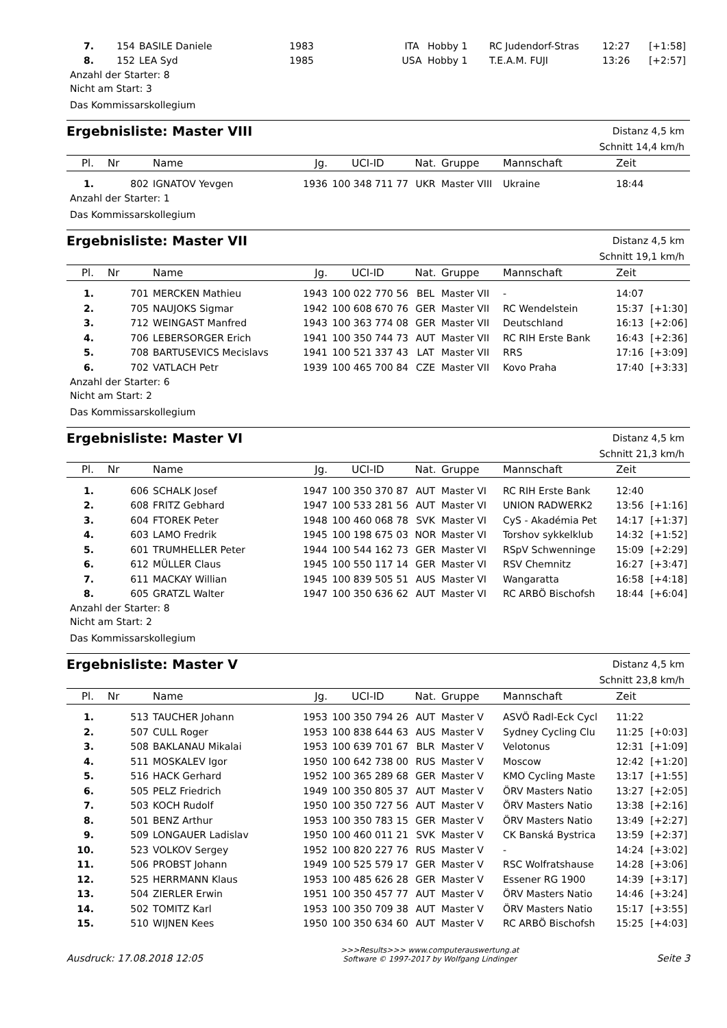| 7. | 154 | BASILE Daniele | 1983 | | ITA | Hobby 1 | RC Judendorf-Stras | 12:27 | [+1:58] |
| 8. | 152 | LEA Syd | 1985 | | USA | Hobby 1 | T.E.A.M. FUJI | 13:26 | [+2:57] |
Anzahl der Starter: 8
Nicht am Start: 3
Das Kommissarskollegium
Ergebnisliste: Master VIII
Distanz 4,5 km
Schnitt 14,4 km/h
| Pl. | Nr | Name | Jg. | UCI-ID | Nat. | Gruppe | Mannschaft | Zeit | |
| --- | --- | --- | --- | --- | --- | --- | --- | --- | --- |
| 1. | 802 | IGNATOV Yevgen | 1936 | 100 348 711 77 | UKR | Master VIII | Ukraine | 18:44 | |
Anzahl der Starter: 1
Das Kommissarskollegium
Ergebnisliste: Master VII
Distanz 4,5 km
Schnitt 19,1 km/h
| Pl. | Nr | Name | Jg. | UCI-ID | Nat. | Gruppe | Mannschaft | Zeit | |
| --- | --- | --- | --- | --- | --- | --- | --- | --- | --- |
| 1. | 701 | MERCKEN Mathieu | 1943 | 100 022 770 56 | BEL | Master VII | - | 14:07 | |
| 2. | 705 | NAUJOKS Sigmar | 1942 | 100 608 670 76 | GER | Master VII | RC Wendelstein | 15:37 | [+1:30] |
| 3. | 712 | WEINGAST Manfred | 1943 | 100 363 774 08 | GER | Master VII | Deutschland | 16:13 | [+2:06] |
| 4. | 706 | LEBERSORGER Erich | 1941 | 100 350 744 73 | AUT | Master VII | RC RIH Erste Bank | 16:43 | [+2:36] |
| 5. | 708 | BARTUSEVICS Mecislavs | 1941 | 100 521 337 43 | LAT | Master VII | RRS | 17:16 | [+3:09] |
| 6. | 702 | VATLACH Petr | 1939 | 100 465 700 84 | CZE | Master VII | Kovo Praha | 17:40 | [+3:33] |
Anzahl der Starter: 6
Nicht am Start: 2
Das Kommissarskollegium
Ergebnisliste: Master VI
Distanz 4,5 km
Schnitt 21,3 km/h
| Pl. | Nr | Name | Jg. | UCI-ID | Nat. | Gruppe | Mannschaft | Zeit | |
| --- | --- | --- | --- | --- | --- | --- | --- | --- | --- |
| 1. | 606 | SCHALK Josef | 1947 | 100 350 370 87 | AUT | Master VI | RC RIH Erste Bank | 12:40 | |
| 2. | 608 | FRITZ Gebhard | 1947 | 100 533 281 56 | AUT | Master VI | UNION RADWERK2 | 13:56 | [+1:16] |
| 3. | 604 | FTOREK Peter | 1948 | 100 460 068 78 | SVK | Master VI | CyS - Akadémia Pet | 14:17 | [+1:37] |
| 4. | 603 | LAMO Fredrik | 1945 | 100 198 675 03 | NOR | Master VI | Torshov sykkelklub | 14:32 | [+1:52] |
| 5. | 601 | TRUMHELLER Peter | 1944 | 100 544 162 73 | GER | Master VI | RSpV Schwenninge | 15:09 | [+2:29] |
| 6. | 612 | MÜLLER Claus | 1945 | 100 550 117 14 | GER | Master VI | RSV Chemnitz | 16:27 | [+3:47] |
| 7. | 611 | MACKAY Willian | 1945 | 100 839 505 51 | AUS | Master VI | Wangaratta | 16:58 | [+4:18] |
| 8. | 605 | GRATZL Walter | 1947 | 100 350 636 62 | AUT | Master VI | RC ARBÖ Bischofsh | 18:44 | [+6:04] |
Anzahl der Starter: 8
Nicht am Start: 2
Das Kommissarskollegium
Ergebnisliste: Master V
Distanz 4,5 km
Schnitt 23,8 km/h
| Pl. | Nr | Name | Jg. | UCI-ID | Nat. | Gruppe | Mannschaft | Zeit | |
| --- | --- | --- | --- | --- | --- | --- | --- | --- | --- |
| 1. | 513 | TAUCHER Johann | 1953 | 100 350 794 26 | AUT | Master V | ASVÖ Radl-Eck Cycl | 11:22 | |
| 2. | 507 | CULL Roger | 1953 | 100 838 644 63 | AUS | Master V | Sydney Cycling Clu | 11:25 | [+0:03] |
| 3. | 508 | BAKLANAU Mikalai | 1953 | 100 639 701 67 | BLR | Master V | Velotonus | 12:31 | [+1:09] |
| 4. | 511 | MOSKALEV Igor | 1950 | 100 642 738 00 | RUS | Master V | Moscow | 12:42 | [+1:20] |
| 5. | 516 | HACK Gerhard | 1952 | 100 365 289 68 | GER | Master V | KMO Cycling Maste | 13:17 | [+1:55] |
| 6. | 505 | PELZ Friedrich | 1949 | 100 350 805 37 | AUT | Master V | ÖRV Masters Natio | 13:27 | [+2:05] |
| 7. | 503 | KOCH Rudolf | 1950 | 100 350 727 56 | AUT | Master V | ÖRV Masters Natio | 13:38 | [+2:16] |
| 8. | 501 | BENZ Arthur | 1953 | 100 350 783 15 | GER | Master V | ÖRV Masters Natio | 13:49 | [+2:27] |
| 9. | 509 | LONGAUER Ladislav | 1950 | 100 460 011 21 | SVK | Master V | CK Banská Bystrica | 13:59 | [+2:37] |
| 10. | 523 | VOLKOV Sergey | 1952 | 100 820 227 76 | RUS | Master V | - | 14:24 | [+3:02] |
| 11. | 506 | PROBST Johann | 1949 | 100 525 579 17 | GER | Master V | RSC Wolfratshause | 14:28 | [+3:06] |
| 12. | 525 | HERRMANN Klaus | 1953 | 100 485 626 28 | GER | Master V | Essener RG 1900 | 14:39 | [+3:17] |
| 13. | 504 | ZIERLER Erwin | 1951 | 100 350 457 77 | AUT | Master V | ÖRV Masters Natio | 14:46 | [+3:24] |
| 14. | 502 | TOMITZ Karl | 1953 | 100 350 709 38 | AUT | Master V | ÖRV Masters Natio | 15:17 | [+3:55] |
| 15. | 510 | WIJNEN Kees | 1950 | 100 350 634 60 | AUT | Master V | RC ARBÖ Bischofsh | 15:25 | [+4:03] |
Ausdruck: 17.08.2018 12:05
>>>Results>>> www.computerauswertung.at
Software © 1997-2017 by Wolfgang Lindinger
Seite 3